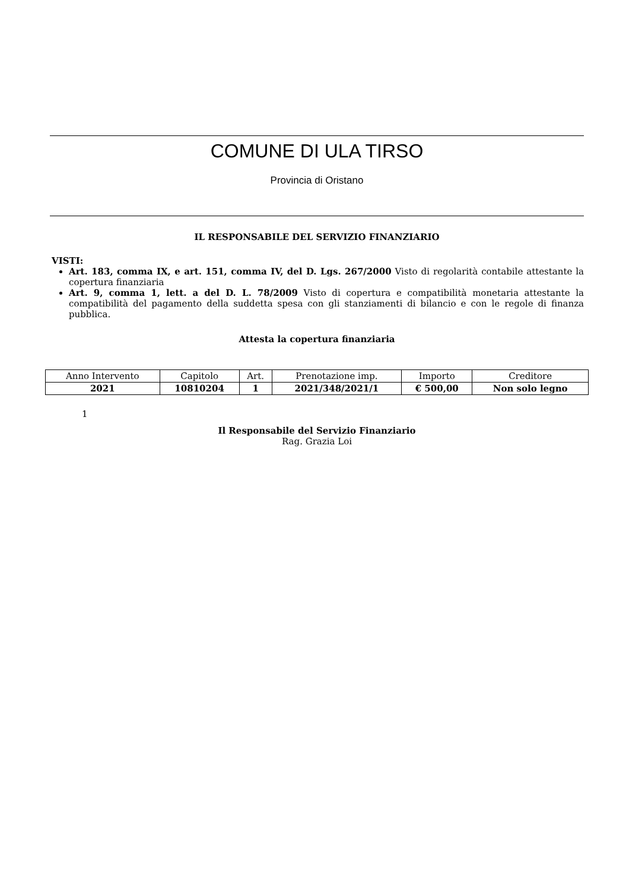COMUNE DI ULA TIRSO
Provincia di Oristano
IL RESPONSABILE DEL SERVIZIO FINANZIARIO
VISTI:
Art. 183, comma IX, e art. 151, comma IV, del D. Lgs. 267/2000 Visto di regolarità contabile attestante la copertura finanziaria
Art. 9, comma 1, lett. a del D. L. 78/2009 Visto di copertura e compatibilità monetaria attestante la compatibilità del pagamento della suddetta spesa con gli stanziamenti di bilancio e con le regole di finanza pubblica.
Attesta la copertura finanziaria
| Anno Intervento | Capitolo | Art. | Prenotazione imp. | Importo | Creditore |
| 2021 | 10810204 | 1 | 2021/348/2021/1 | € 500,00 | Non solo legno |
1
Il Responsabile del Servizio Finanziario
Rag. Grazia Loi